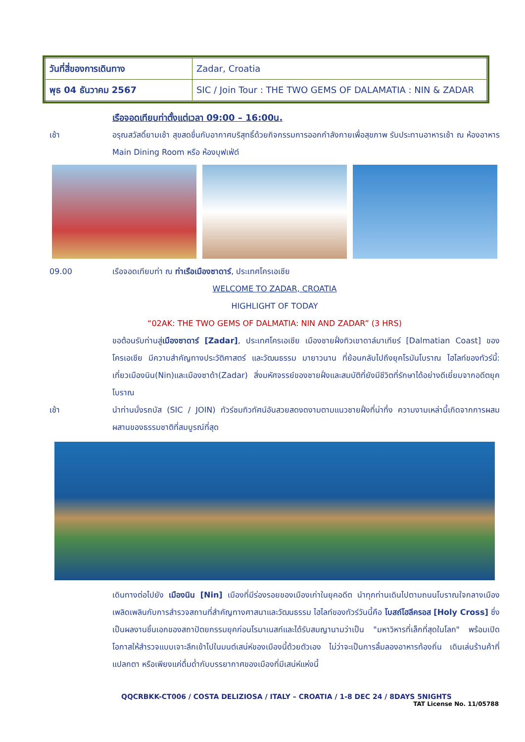| วันที่สี่ของการเดินทาง | Zadar, Croatia |
| พุธ 04 ธันวาคม 2567 | SIC / Join Tour : THE TWO GEMS OF DALAMATIA : NIN & ZADAR |
เรือจอดเทียบท่าตั้งแต่เวลา 09:00 – 16:00น.
เช้า อรุณสวัสดิ์ยามเช้า สุขสดชื่นกับอากาศบริสุทธิ์ด้วยกิจกรรมการออกกำลังกายเพื่อสุขภาพ รับประทานอาหารเช้า ณ ห้องอาหาร Main Dining Room หรือ ห้องบุฟเฟ่ต์
09.00 เรือจอดเทียบท่า ณ ท่าเรือเมืองซาดาร์, ประเทศโครเอเชีย
WELCOME TO ZADAR, CROATIA
HIGHLIGHT OF TODAY
“02AK: THE TWO GEMS OF DALMATIA: NIN AND ZADAR” (3 HRS)
ขอต้อนรับท่านสู่เมืองซาดาร์ [Zadar], ประเทศโครเอเชีย เมืองชายฝั่งทิวเขาดาล์มาเทียร์ [Dalmatian Coast] ของโครเอเชีย มีความสำคัญทางประวัติศาสตร์ และวัฒนธรรม มายาวนาน ที่ย้อนกลับไปถึงยุคโรมันโบราณ ไฮไลท์ของทัวร์นี้: เที่ยวเมืองนิน(Nin)และเมืองซาด้า(Zadar) สิ่งมหัศจรรย์ของชายฝั่งและสมบัติที่ยังมีชีวิตที่รักษาได้อย่างดีเยี่ยมจากอดีตยุคโบราณ
เช้า นำท่านนั่งรถบัส (SIC / JOIN) ทัวร์ชมทิวทัศน์อันสวยสดงดงามตามแนวชายฝั่งที่น่าทึ่ง ความงามเหล่านี้เกิดจากการผสมผสานของธรรมชาติที่สมบูรณ์ที่สุด
เดินทางต่อไปยัง เมืองนิน [Nin] เมืองที่มีร่องรอยของเมืองเก่าในยุคอดีต นำทุกท่านเดินไปตามถนนโบราณใจกลางเมือง เพลิดเพลินกับการสำรวจสถานที่สำคัญทางศาสนาและวัฒนธรรม ไฮไลท์ของทัวร์วันนี้คือ โบสถ์โฮลีครอส [Holy Cross] ซึ่งเป็นผลงานชิ้นเอกของสถาปัตยกรรมยุคก่อนโรมาเนสก์และได้รับสมญานามว่าเป็น "มหาวิหารที่เล็กที่สุดในโลก" พร้อมเปิดโอกาสให้สำรวจแบบเจาะลึกเข้าไปในมนต์เสน่ห์ของเมืองนี้ด้วยตัวเอง ไม่ว่าจะเป็นการลิ้มลองอาหารท้องถิ่น เดินเล่นร้านค้าที่แปลกตา หรือเพียงแค่ดื่มด่ำกับบรรยากาศของเมืองที่มีเสน่ห์แห่งนี้
QQCRBKK-CT006 / COSTA DELIZIOSA / ITALY – CROATIA / 1-8 DEC 24 / 8DAYS 5NIGHTS
TAT License No. 11/05788